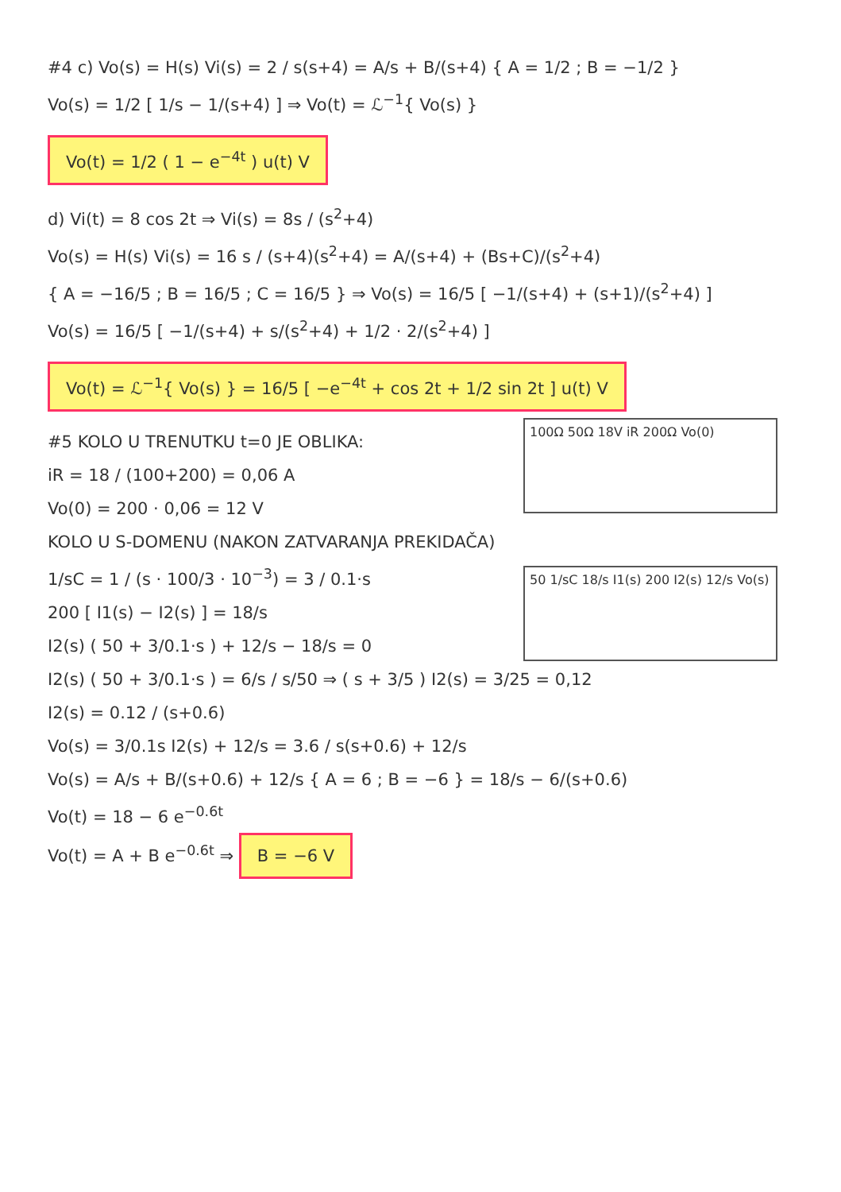#4 c) Vo(s) = H(s) Vi(s) = 2 / s(s+4) = A/s + B/(s+4) { A = 1/2 ; B = −1/2 }
Vo(s) = 1/2 [ 1/s − 1/(s+4) ] ⇒ Vo(t) = ℒ<sup>−1</sup>{ Vo(s) }
Vo(t) = 1/2 ( 1 − e<sup>−4t</sup> ) u(t) V
d) Vi(t) = 8 cos 2t ⇒ Vi(s) = 8s / (s<sup>2</sup>+4)
Vo(s) = H(s) Vi(s) = 16 s / (s+4)(s<sup>2</sup>+4) = A/(s+4) + (Bs+C)/(s<sup>2</sup>+4)
{ A = −16/5 ; B = 16/5 ; C = 16/5 } ⇒ Vo(s) = 16/5 [ −1/(s+4) + (s+1)/(s<sup>2</sup>+4) ]
Vo(s) = 16/5 [ −1/(s+4) + s/(s<sup>2</sup>+4) + 1/2 · 2/(s<sup>2</sup>+4) ]
Vo(t) = ℒ<sup>−1</sup>{ Vo(s) } = 16/5 [ −e<sup>−4t</sup> + cos 2t + 1/2 sin 2t ] u(t) V
100Ω 50Ω 18V iR 200Ω Vo(0)
#5 KOLO U TRENUTKU t=0 JE OBLIKA:
iR = 18 / (100+200) = 0,06 A
Vo(0) = 200 · 0,06 = 12 V
KOLO U S-DOMENU (NAKON ZATVARANJA PREKIDAČA)
50 1/sC 18/s I1(s) 200 I2(s) 12/s Vo(s)
1/sC = 1 / (s · 100/3 · 10<sup>−3</sup>) = 3 / 0.1·s
200 [ I1(s) − I2(s) ] = 18/s
I2(s) ( 50 + 3/0.1·s ) + 12/s − 18/s = 0
I2(s) ( 50 + 3/0.1·s ) = 6/s / s/50 ⇒ ( s + 3/5 ) I2(s) = 3/25 = 0,12
I2(s) = 0.12 / (s+0.6)
Vo(s) = 3/0.1s I2(s) + 12/s = 3.6 / s(s+0.6) + 12/s
Vo(s) = A/s + B/(s+0.6) + 12/s { A = 6 ; B = −6 } = 18/s − 6/(s+0.6)
Vo(t) = 18 − 6 e<sup>−0.6t</sup>
Vo(t) = A + B e<sup>−0.6t</sup> ⇒ B = −6 V